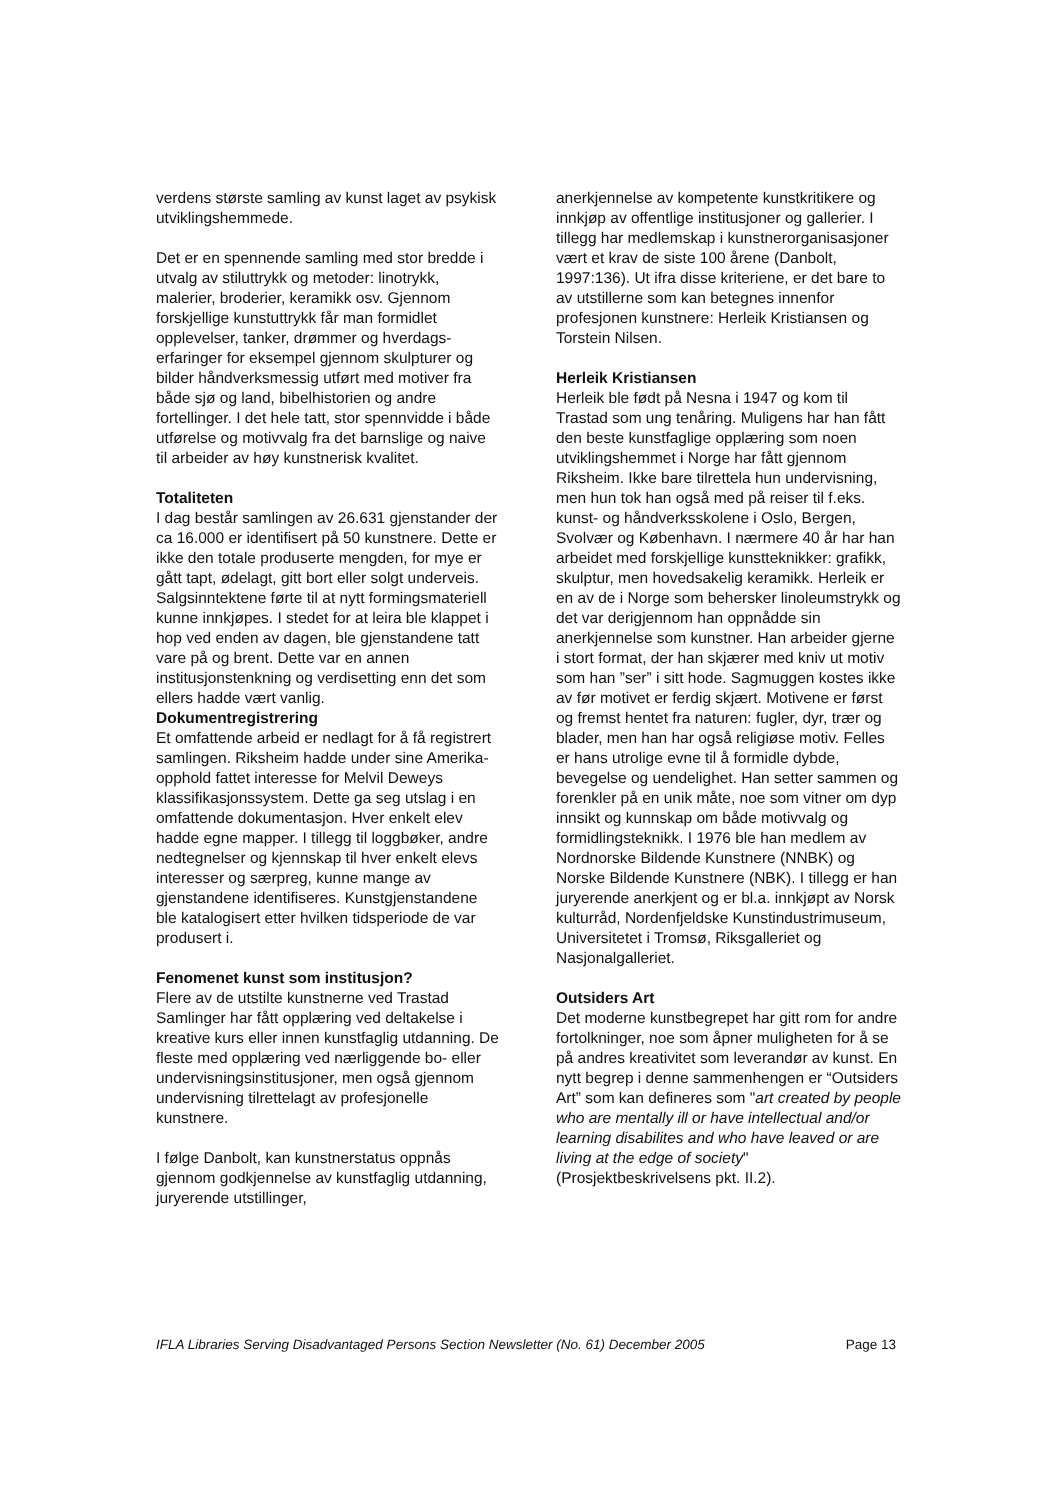verdens største samling av kunst laget av psykisk utviklingshemmede.
Det er en spennende samling med stor bredde i utvalg av stiluttrykk og metoder: linotrykk, malerier, broderier, keramikk osv. Gjennom forskjellige kunstuttrykk får man formidlet opplevelser, tanker, drømmer og hverdags-erfaringer for eksempel gjennom skulpturer og bilder håndverksmessig utført med motiver fra både sjø og land, bibelhistorien og andre fortellinger. I det hele tatt, stor spennvidde i både utførelse og motivvalg fra det barnslige og naive til arbeider av høy kunstnerisk kvalitet.
Totaliteten
I dag består samlingen av 26.631 gjenstander der ca 16.000 er identifisert på 50 kunstnere. Dette er ikke den totale produserte mengden, for mye er gått tapt, ødelagt, gitt bort eller solgt underveis. Salgsinntektene førte til at nytt formingsmateriell kunne innkjøpes. I stedet for at leira ble klappet i hop ved enden av dagen, ble gjenstandene tatt vare på og brent. Dette var en annen institusjonstenkning og verdisetting enn det som ellers hadde vært vanlig.
Dokumentregistrering
Et omfattende arbeid er nedlagt for å få registrert samlingen. Riksheim hadde under sine Amerika-opphold fattet interesse for Melvil Deweys klassifikasjonssystem. Dette ga seg utslag i en omfattende dokumentasjon. Hver enkelt elev hadde egne mapper. I tillegg til loggbøker, andre nedtegnelser og kjennskap til hver enkelt elevs interesser og særpreg, kunne mange av gjenstandene identifiseres. Kunstgjenstandene ble katalogisert etter hvilken tidsperiode de var produsert i.
Fenomenet kunst som institusjon?
Flere av de utstilte kunstnerne ved Trastad Samlinger har fått opplæring ved deltakelse i kreative kurs eller innen kunstfaglig utdanning. De fleste med opplæring ved nærliggende bo- eller undervisningsinstitusjoner, men også gjennom undervisning tilrettelagt av profesjonelle kunstnere.
I følge Danbolt, kan kunstnerstatus oppnås gjennom godkjennelse av kunstfaglig utdanning, juryerende utstillinger,
anerkjennelse av kompetente kunstkritikere og innkjøp av offentlige institusjoner og gallerier. I tillegg har medlemskap i kunstnerorganisasjoner vært et krav de siste 100 årene (Danbolt, 1997:136). Ut ifra disse kriteriene, er det bare to av utstillerne som kan betegnes innenfor profesjonen kunstnere: Herleik Kristiansen og Torstein Nilsen.
Herleik Kristiansen
Herleik ble født på Nesna i 1947 og kom til Trastad som ung tenåring. Muligens har han fått den beste kunstfaglige opplæring som noen utviklingshemmet i Norge har fått gjennom Riksheim. Ikke bare tilrettela hun undervisning, men hun tok han også med på reiser til f.eks. kunst- og håndverksskolene i Oslo, Bergen, Svolvær og København. I nærmere 40 år har han arbeidet med forskjellige kunstteknikker: grafikk, skulptur, men hovedsakelig keramikk. Herleik er en av de i Norge som behersker linoleumstrykk og det var derigjennom han oppnådde sin anerkjennelse som kunstner. Han arbeider gjerne i stort format, der han skjærer med kniv ut motiv som han ”ser” i sitt hode. Sagmuggen kostes ikke av før motivet er ferdig skjært. Motivene er først og fremst hentet fra naturen: fugler, dyr, trær og blader, men han har også religiøse motiv. Felles er hans utrolige evne til å formidle dybde, bevegelse og uendelighet. Han setter sammen og forenkler på en unik måte, noe som vitner om dyp innsikt og kunnskap om både motivvalg og formidlingsteknikk. I 1976 ble han medlem av Nordnorske Bildende Kunstnere (NNBK) og Norske Bildende Kunstnere (NBK). I tillegg er han juryerende anerkjent og er bl.a. innkjøpt av Norsk kulturråd, Nordenfjeldske Kunstindustrimuseum, Universitetet i Tromsø, Riksgalleriet og Nasjonalgalleriet.
Outsiders Art
Det moderne kunstbegrepet har gitt rom for andre fortolkninger, noe som åpner muligheten for å se på andres kreativitet som leverandør av kunst. En nytt begrep i denne sammenhengen er “Outsiders Art” som kan defineres som "art created by people who are mentally ill or have intellectual and/or learning disabilites and who have leaved or are living at the edge of society" (Prosjektbeskrivelsens pkt. II.2).
IFLA Libraries Serving Disadvantaged Persons Section Newsletter (No. 61) December 2005 Page 13